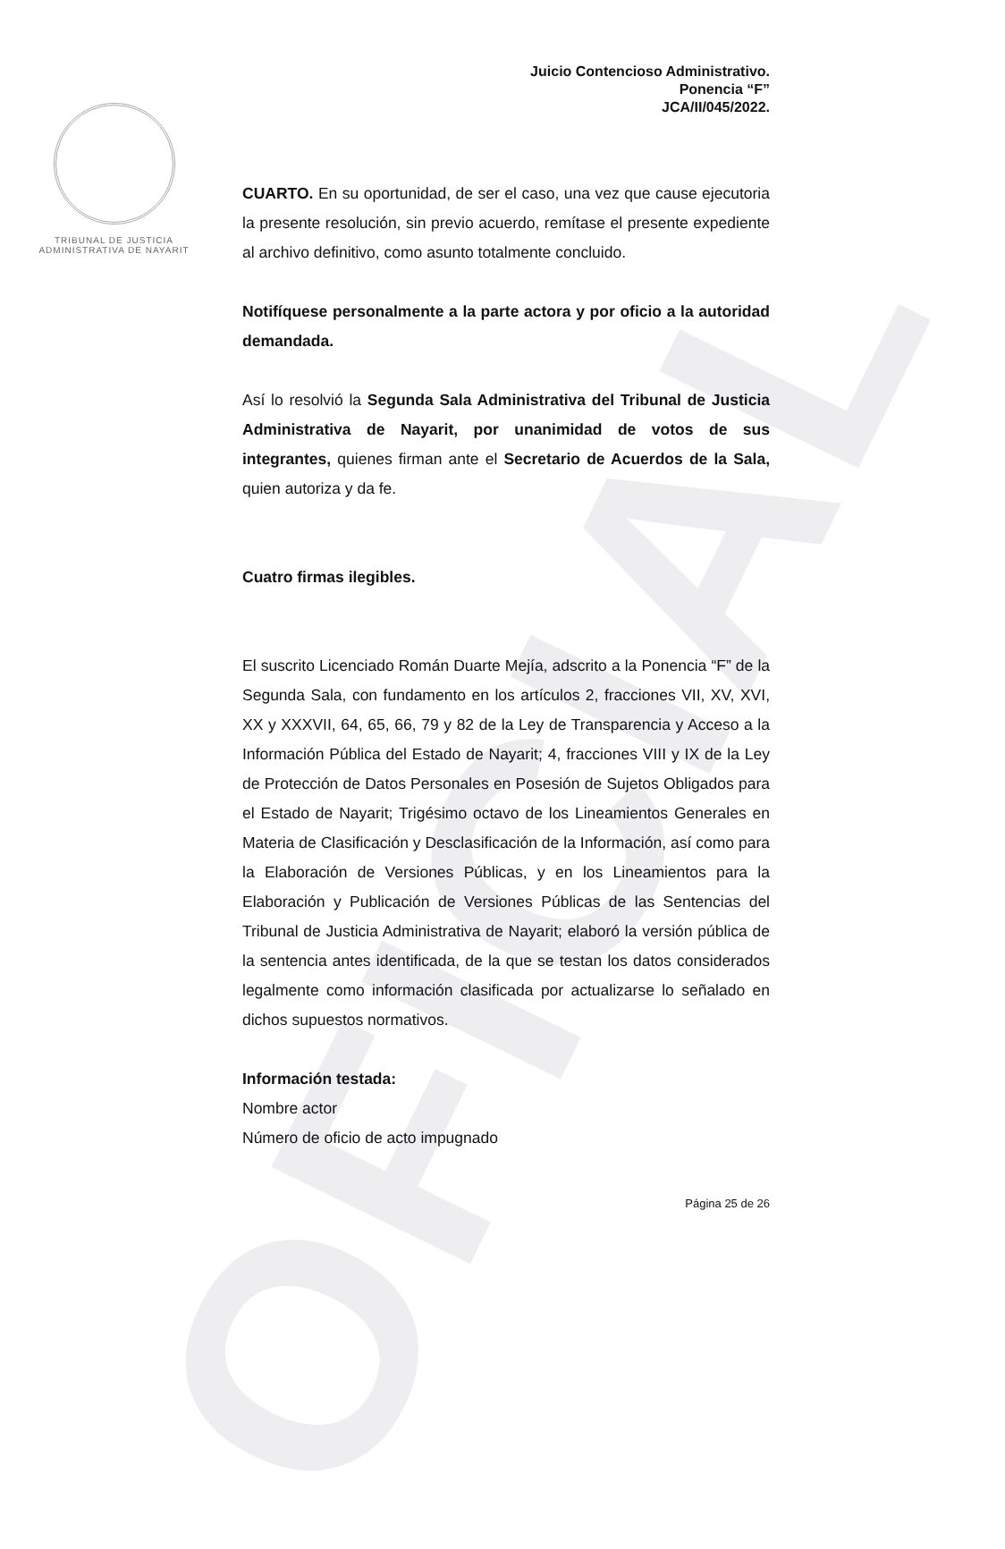OFICIAL
TRIBUNAL DE JUSTICIA
ADMINISTRATIVA DE NAYARIT
Juicio Contencioso Administrativo.
Ponencia “F”
JCA/II/045/2022.
CUARTO. En su oportunidad, de ser el caso, una vez que cause ejecutoria la presente resolución, sin previo acuerdo, remítase el presente expediente al archivo definitivo, como asunto totalmente concluido.
Notifíquese personalmente a la parte actora y por oficio a la autoridad demandada.
Así lo resolvió la Segunda Sala Administrativa del Tribunal de Justicia Administrativa de Nayarit, por unanimidad de votos de sus integrantes, quienes firman ante el Secretario de Acuerdos de la Sala, quien autoriza y da fe.
Cuatro firmas ilegibles.
El suscrito Licenciado Román Duarte Mejía, adscrito a la Ponencia “F” de la Segunda Sala, con fundamento en los artículos 2, fracciones VII, XV, XVI, XX y XXXVII, 64, 65, 66, 79 y 82 de la Ley de Transparencia y Acceso a la Información Pública del Estado de Nayarit; 4, fracciones VIII y IX de la Ley de Protección de Datos Personales en Posesión de Sujetos Obligados para el Estado de Nayarit; Trigésimo octavo de los Lineamientos Generales en Materia de Clasificación y Desclasificación de la Información, así como para la Elaboración de Versiones Públicas, y en los Lineamientos para la Elaboración y Publicación de Versiones Públicas de las Sentencias del Tribunal de Justicia Administrativa de Nayarit; elaboró la versión pública de la sentencia antes identificada, de la que se testan los datos considerados legalmente como información clasificada por actualizarse lo señalado en dichos supuestos normativos.
Información testada:
Nombre actor
Número de oficio de acto impugnado
Página 25 de 26